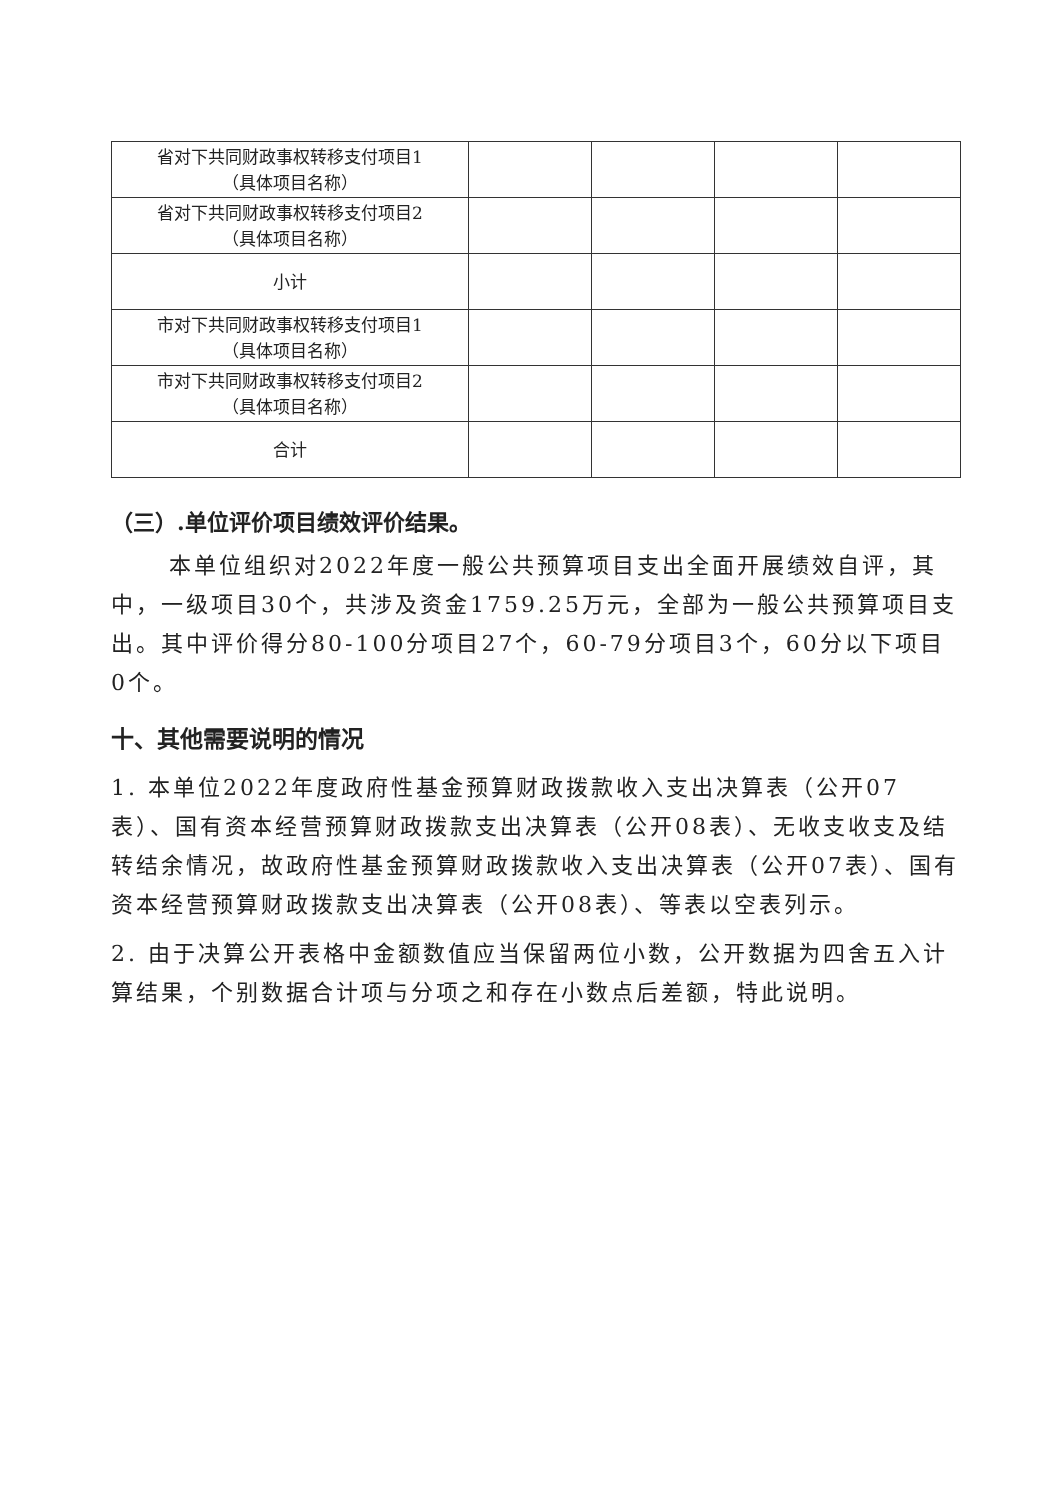| 省对下共同财政事权转移支付项目1 （具体项目名称） | | | | |
| 省对下共同财政事权转移支付项目2 （具体项目名称） | | | | |
| 小计 | | | | |
| 市对下共同财政事权转移支付项目1 （具体项目名称） | | | | |
| 市对下共同财政事权转移支付项目2 （具体项目名称） | | | | |
| 合计 | | | | |
（三）.单位评价项目绩效评价结果。
本单位组织对2022年度一般公共预算项目支出全面开展绩效自评，其中，一级项目30个，共涉及资金1759.25万元，全部为一般公共预算项目支出。其中评价得分80-100分项目27个，60-79分项目3个，60分以下项目0个。
十、其他需要说明的情况
1. 本单位2022年度政府性基金预算财政拨款收入支出决算表（公开07表）、国有资本经营预算财政拨款支出决算表（公开08表）、无收支收支及结转结余情况，故政府性基金预算财政拨款收入支出决算表（公开07表）、国有资本经营预算财政拨款支出决算表（公开08表）、等表以空表列示。
2. 由于决算公开表格中金额数值应当保留两位小数，公开数据为四舍五入计算结果，个别数据合计项与分项之和存在小数点后差额，特此说明。